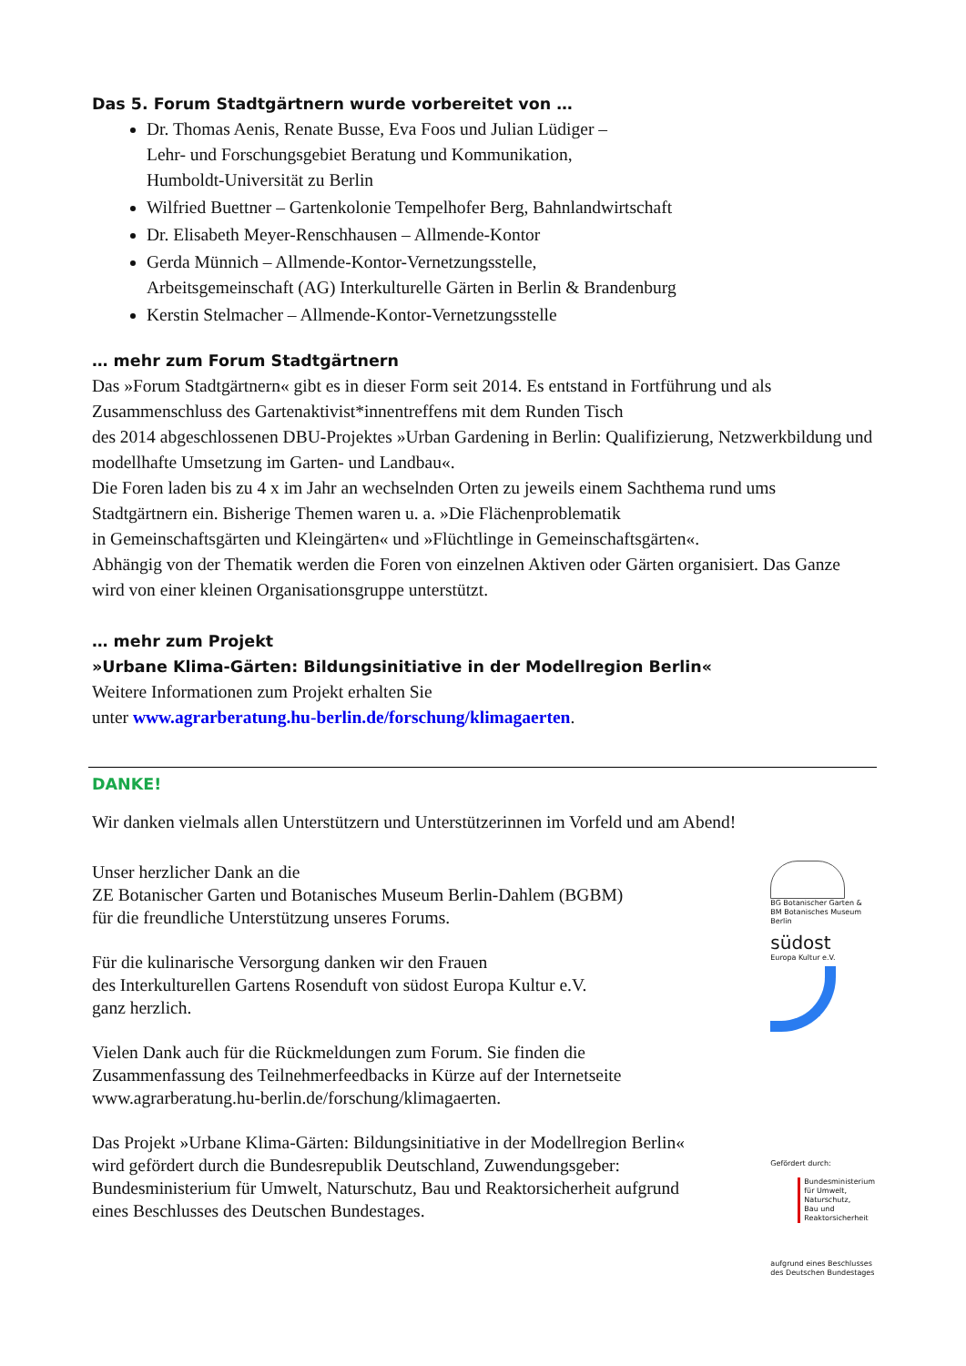Das 5. Forum Stadtgärtnern wurde vorbereitet von …
Dr. Thomas Aenis, Renate Busse, Eva Foos und Julian Lüdiger –
Lehr- und Forschungsgebiet Beratung und Kommunikation,
Humboldt-Universität zu Berlin
Wilfried Buettner – Gartenkolonie Tempelhofer Berg, Bahnlandwirtschaft
Dr. Elisabeth Meyer-Renschhausen – Allmende-Kontor
Gerda Münnich – Allmende-Kontor-Vernetzungsstelle,
Arbeitsgemeinschaft (AG) Interkulturelle Gärten in Berlin & Brandenburg
Kerstin Stelmacher – Allmende-Kontor-Vernetzungsstelle
… mehr zum Forum Stadtgärtnern
Das »Forum Stadtgärtnern« gibt es in dieser Form seit 2014. Es entstand in Fortführung und als Zusammenschluss des Gartenaktivist*innentreffens mit dem Runden Tisch
des 2014 abgeschlossenen DBU-Projektes »Urban Gardening in Berlin: Qualifizierung, Netzwerkbildung und modellhafte Umsetzung im Garten- und Landbau«.
Die Foren laden bis zu 4 x im Jahr an wechselnden Orten zu jeweils einem Sachthema rund ums Stadtgärtnern ein. Bisherige Themen waren u. a. »Die Flächenproblematik
in Gemeinschaftsgärten und Kleingärten« und »Flüchtlinge in Gemeinschaftsgärten«.
Abhängig von der Thematik werden die Foren von einzelnen Aktiven oder Gärten organisiert. Das Ganze wird von einer kleinen Organisationsgruppe unterstützt.
… mehr zum Projekt
»Urbane Klima-Gärten: Bildungsinitiative in der Modellregion Berlin«
Weitere Informationen zum Projekt erhalten Sie
unter www.agrarberatung.hu-berlin.de/forschung/klimagaerten.
DANKE!
Wir danken vielmals allen Unterstützern und Unterstützerinnen im Vorfeld und am Abend!
Unser herzlicher Dank an die
ZE Botanischer Garten und Botanisches Museum Berlin-Dahlem (BGBM)
für die freundliche Unterstützung unseres Forums.
Für die kulinarische Versorgung danken wir den Frauen
des Interkulturellen Gartens Rosenduft von südost Europa Kultur e.V.
ganz herzlich.
Vielen Dank auch für die Rückmeldungen zum Forum. Sie finden die Zusammenfassung des Teilnehmerfeedbacks in Kürze auf der Internetseite www.agrarberatung.hu-berlin.de/forschung/klimagaerten.
Das Projekt »Urbane Klima-Gärten: Bildungsinitiative in der Modellregion Berlin« wird gefördert durch die Bundesrepublik Deutschland, Zuwendungsgeber: Bundesministerium für Umwelt, Naturschutz, Bau und Reaktorsicherheit aufgrund eines Beschlusses des Deutschen Bundestages.
BG Botanischer Garten &
BM Botanisches Museum
Berlin
südost
Europa Kultur e.V.
Gefördert durch:
Bundesministerium
für Umwelt, Naturschutz,
Bau und Reaktorsicherheit
aufgrund eines Beschlusses
des Deutschen Bundestages